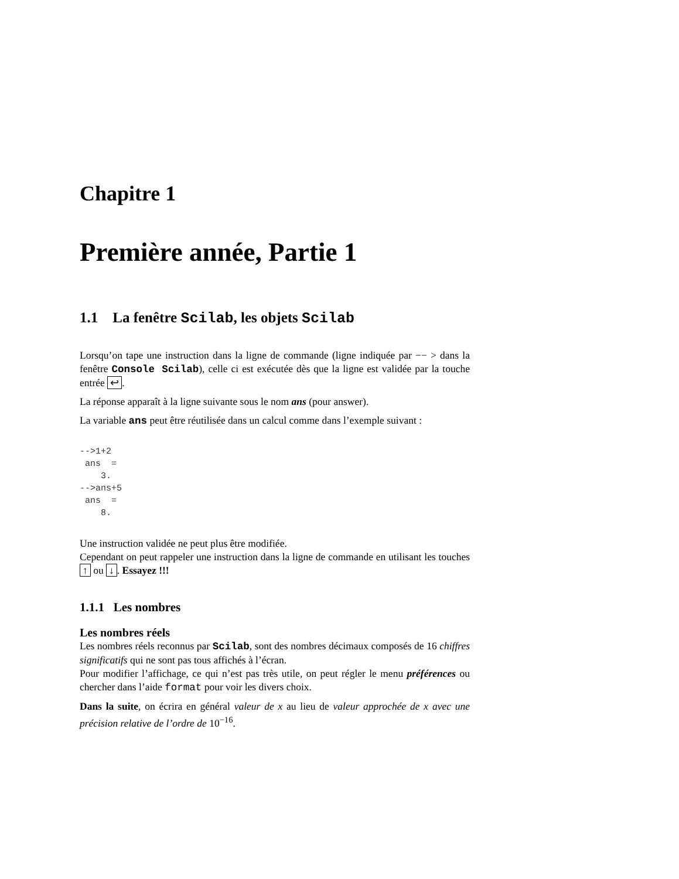Chapitre 1
Première année, Partie 1
1.1 La fenêtre Scilab, les objets Scilab
Lorsqu’on tape une instruction dans la ligne de commande (ligne indiquée par −− > dans la fenêtre Console Scilab), celle ci est exécutée dès que la ligne est validée par la touche entrée ↩.
La réponse apparaît à la ligne suivante sous le nom ans (pour answer).
La variable ans peut être réutilisée dans un calcul comme dans l’exemple suivant :
-->1+2
 ans  =
    3.
-->ans+5
 ans  =
    8.
Une instruction validée ne peut plus être modifiée.
Cependant on peut rappeler une instruction dans la ligne de commande en utilisant les touches ↑ ou ↓. Essayez !!!
1.1.1 Les nombres
Les nombres réels
Les nombres réels reconnus par Scilab, sont des nombres décimaux composés de 16 chiffres significatifs qui ne sont pas tous affichés à l’écran.
Pour modifier l’affichage, ce qui n’est pas très utile, on peut régler le menu préférences ou chercher dans l’aide format pour voir les divers choix.
Dans la suite, on écrira en général valeur de x au lieu de valeur approchée de x avec une précision relative de l’ordre de 10<sup>−16</sup>.